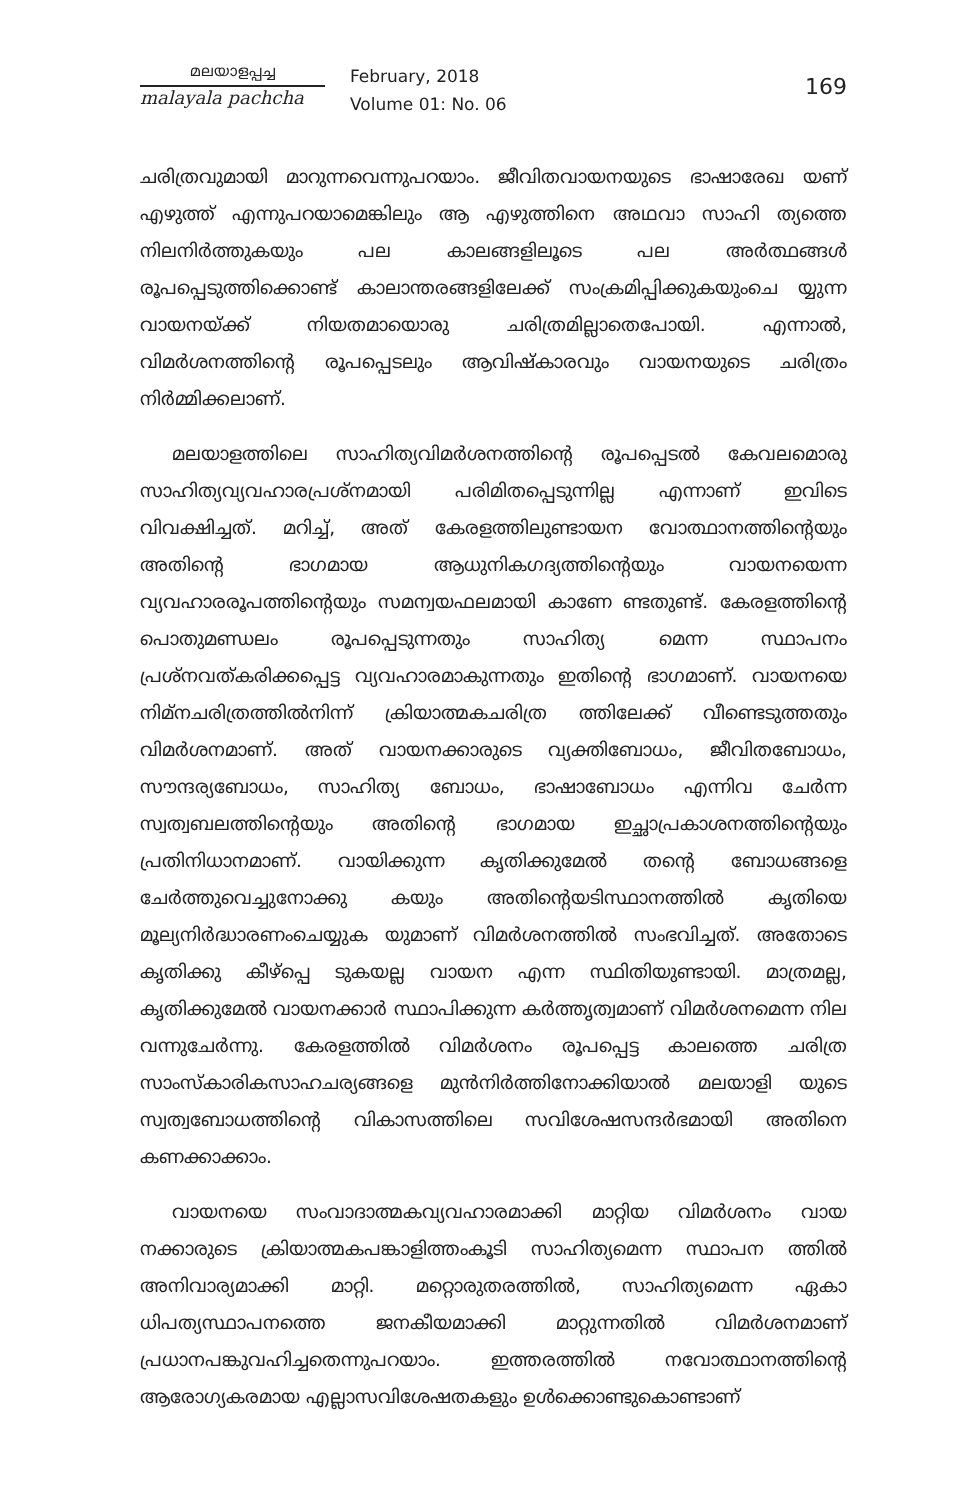മലയാളപ്പച്ച
malayala pachcha
February, 2018
Volume 01: No. 06
169
ചരിത്രവുമായി മാറുന്നവെന്നുപറയാം. ജീവിതവായനയുടെ ഭാഷാരേഖ യണ് എഴുത്ത് എന്നുപറയാമെങ്കിലും ആ എഴുത്തിനെ അഥവാ സാഹി ത്യത്തെ നിലനിർത്തുകയും പല കാലങ്ങളിലൂടെ പല അർത്ഥങ്ങൾ രൂപപ്പെടുത്തിക്കൊണ്ട് കാലാന്തരങ്ങളിലേക്ക് സംക്രമിപ്പിക്കുകയുംചെ യ്യുന്ന വായനയ്ക്ക് നിയതമായൊരു ചരിത്രമില്ലാതെപോയി. എന്നാൽ, വിമർശനത്തിന്റെ രൂപപ്പെടലും ആവിഷ്കാരവും വായനയുടെ ചരിത്രം നിർമ്മിക്കലാണ്.
മലയാളത്തിലെ സാഹിത്യവിമർശനത്തിന്റെ രൂപപ്പെടൽ കേവലമൊരു സാഹിത്യവ്യവഹാരപ്രശ്നമായി പരിമിതപ്പെടുന്നില്ല എന്നാണ് ഇവിടെ വിവക്ഷിച്ചത്. മറിച്ച്, അത് കേരളത്തിലുണ്ടായന വോത്ഥാനത്തിന്റെയും അതിന്റെ ഭാഗമായ ആധുനികഗദ്യത്തിന്റെയും വായനയെന്ന വ്യവഹാരരൂപത്തിന്റെയും സമന്വയഫലമായി കാണേ ണ്ടതുണ്ട്. കേരളത്തിന്റെ പൊതുമണ്ഡലം രൂപപ്പെടുന്നതും സാഹിത്യ മെന്ന സ്ഥാപനം പ്രശ്നവത്കരിക്കപ്പെട്ട വ്യവഹാരമാകുന്നതും ഇതിന്റെ ഭാഗമാണ്. വായനയെ നിമ്നചരിത്രത്തിൽനിന്ന് ക്രിയാത്മകചരിത്ര ത്തിലേക്ക് വീണ്ടെടുത്തതും വിമർശനമാണ്. അത് വായനക്കാരുടെ വ്യക്തിബോധം, ജീവിതബോധം, സൗന്ദര്യബോധം, സാഹിത്യ ബോധം, ഭാഷാബോധം എന്നിവ ചേർന്ന സ്വത്വബലത്തിന്റെയും അതിന്റെ ഭാഗമായ ഇച്ഛാപ്രകാശനത്തിന്റെയും പ്രതിനിധാനമാണ്. വായിക്കുന്ന കൃതിക്കുമേൽ തന്റെ ബോധങ്ങളെ ചേർത്തുവെച്ചുനോക്കു കയും അതിന്റെയടിസ്ഥാനത്തിൽ കൃതിയെ മൂല്യനിർദ്ധാരണംചെയ്യുക യുമാണ് വിമർശനത്തിൽ സംഭവിച്ചത്. അതോടെ കൃതിക്കു കീഴ്പ്പെ ടുകയല്ല വായന എന്ന സ്ഥിതിയുണ്ടായി. മാത്രമല്ല, കൃതിക്കുമേൽ വായനക്കാർ സ്ഥാപിക്കുന്ന കർത്തൃത്വമാണ് വിമർശനമെന്ന നില വന്നുചേർന്നു. കേരളത്തിൽ വിമർശനം രൂപപ്പെട്ട കാലത്തെ ചരിത്ര സാംസ്കാരികസാഹചര്യങ്ങളെ മുൻനിർത്തിനോക്കിയാൽ മലയാളി യുടെ സ്വത്വബോധത്തിന്റെ വികാസത്തിലെ സവിശേഷസന്ദർഭമായി അതിനെ കണക്കാക്കാം.
വായനയെ സംവാദാത്മകവ്യവഹാരമാക്കി മാറ്റിയ വിമർശനം വായ നക്കാരുടെ ക്രിയാത്മകപങ്കാളിത്തംകൂടി സാഹിത്യമെന്ന സ്ഥാപന ത്തിൽ അനിവാര്യമാക്കി മാറ്റി. മറ്റൊരുതരത്തിൽ, സാഹിത്യമെന്ന ഏകാ ധിപത്യസ്ഥാപനത്തെ ജനകീയമാക്കി മാറ്റുന്നതിൽ വിമർശനമാണ് പ്രധാനപങ്കുവഹിച്ചതെന്നുപറയാം. ഇത്തരത്തിൽ നവോത്ഥാനത്തിന്റെ ആരോഗ്യകരമായ എല്ലാസവിശേഷതകളും ഉൾക്കൊണ്ടുകൊണ്ടാണ്